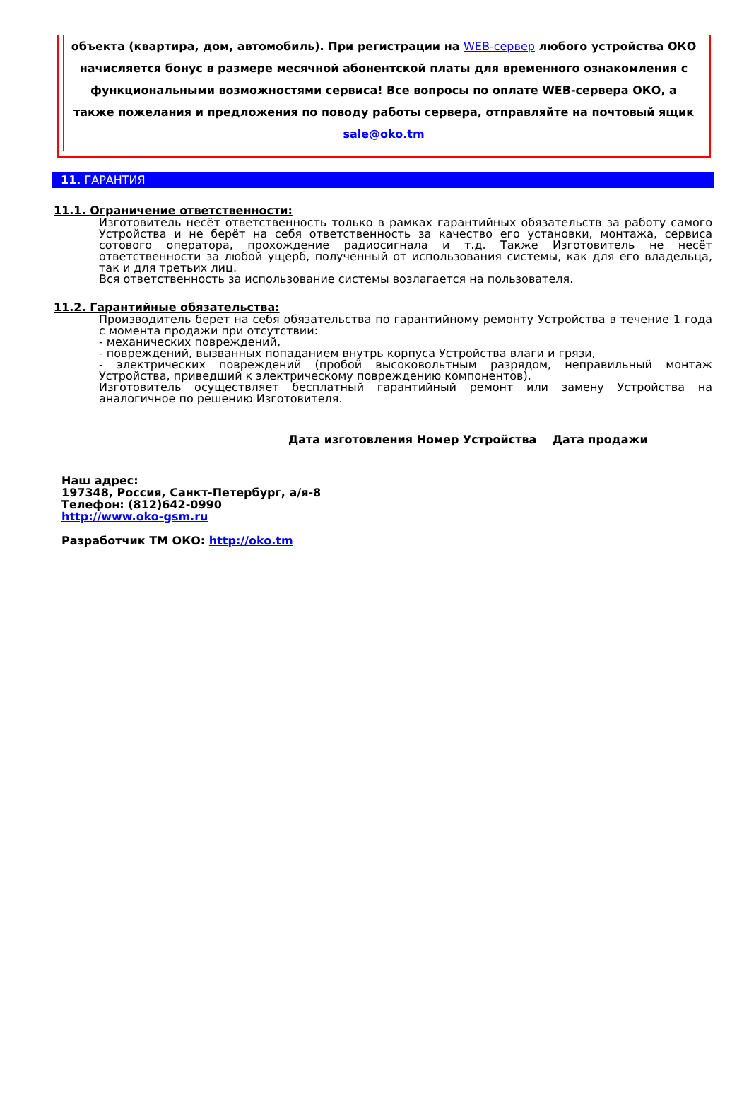объекта (квартира, дом, автомобиль). При регистрации на WEB-сервер любого устройства ОКО начисляется бонус в размере месячной абонентской платы для временного ознакомления с функциональными возможностями сервиса! Все вопросы по оплате WEB-сервера ОКО, а также пожелания и предложения по поводу работы сервера, отправляйте на почтовый ящик sale@oko.tm
11. ГАРАНТИЯ
11.1. Ограничение ответственности:
Изготовитель несёт ответственность только в рамках гарантийных обязательств за работу самого Устройства и не берёт на себя ответственность за качество его установки, монтажа, сервиса сотового оператора, прохождение радиосигнала и т.д. Также Изготовитель не несёт ответственности за любой ущерб, полученный от использования системы, как для его владельца, так и для третьих лиц.
Вся ответственность за использование системы возлагается на пользователя.
11.2. Гарантийные обязательства:
Производитель берет на себя обязательства по гарантийному ремонту Устройства в течение 1 года с момента продажи при отсутствии:
- механических повреждений,
- повреждений, вызванных попаданием внутрь корпуса Устройства влаги и грязи,
- электрических повреждений (пробой высоковольтным разрядом, неправильный монтаж Устройства, приведший к электрическому повреждению компонентов).
Изготовитель осуществляет бесплатный гарантийный ремонт или замену Устройства на аналогичное по решению Изготовителя.
Дата изготовления Номер Устройства Дата продажи
Наш адрес:
197348, Россия, Санкт-Петербург, а/я-8
Телефон: (812)642-0990
http://www.oko-gsm.ru
Разработчик ТМ ОКО: http://oko.tm